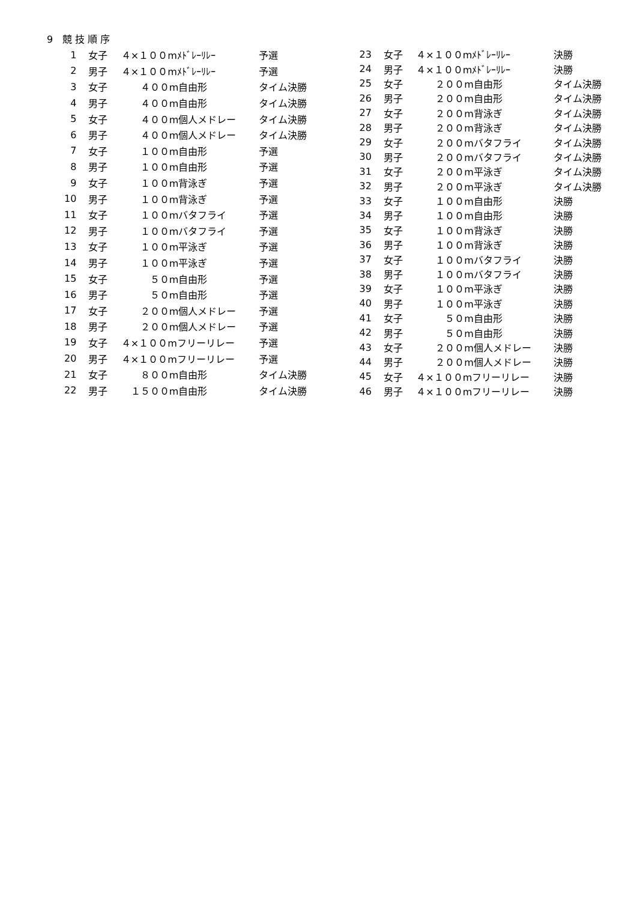9　競 技 順 序
| 1 | 女子 | ４×１００mﾒﾄﾞﾚｰﾘﾚｰ | 予選 |
| 2 | 男子 | ４×１００mﾒﾄﾞﾚｰﾘﾚｰ | 予選 |
| 3 | 女子 | ４００m自由形 | タイム決勝 |
| 4 | 男子 | ４００m自由形 | タイム決勝 |
| 5 | 女子 | ４００m個人メドレー | タイム決勝 |
| 6 | 男子 | ４００m個人メドレー | タイム決勝 |
| 7 | 女子 | １００m自由形 | 予選 |
| 8 | 男子 | １００m自由形 | 予選 |
| 9 | 女子 | １００m背泳ぎ | 予選 |
| 10 | 男子 | １００m背泳ぎ | 予選 |
| 11 | 女子 | １００mバタフライ | 予選 |
| 12 | 男子 | １００mバタフライ | 予選 |
| 13 | 女子 | １００m平泳ぎ | 予選 |
| 14 | 男子 | １００m平泳ぎ | 予選 |
| 15 | 女子 | ５０m自由形 | 予選 |
| 16 | 男子 | ５０m自由形 | 予選 |
| 17 | 女子 | ２００m個人メドレー | 予選 |
| 18 | 男子 | ２００m個人メドレー | 予選 |
| 19 | 女子 | ４×１００mフリーリレー | 予選 |
| 20 | 男子 | ４×１００mフリーリレー | 予選 |
| 21 | 女子 | ８００m自由形 | タイム決勝 |
| 22 | 男子 | １５００m自由形 | タイム決勝 |
| 23 | 女子 | ４×１００mﾒﾄﾞﾚｰﾘﾚｰ | 決勝 |
| 24 | 男子 | ４×１００mﾒﾄﾞﾚｰﾘﾚｰ | 決勝 |
| 25 | 女子 | ２００m自由形 | タイム決勝 |
| 26 | 男子 | ２００m自由形 | タイム決勝 |
| 27 | 女子 | ２００m背泳ぎ | タイム決勝 |
| 28 | 男子 | ２００m背泳ぎ | タイム決勝 |
| 29 | 女子 | ２００mバタフライ | タイム決勝 |
| 30 | 男子 | ２００mバタフライ | タイム決勝 |
| 31 | 女子 | ２００m平泳ぎ | タイム決勝 |
| 32 | 男子 | ２００m平泳ぎ | タイム決勝 |
| 33 | 女子 | １００m自由形 | 決勝 |
| 34 | 男子 | １００m自由形 | 決勝 |
| 35 | 女子 | １００m背泳ぎ | 決勝 |
| 36 | 男子 | １００m背泳ぎ | 決勝 |
| 37 | 女子 | １００mバタフライ | 決勝 |
| 38 | 男子 | １００mバタフライ | 決勝 |
| 39 | 女子 | １００m平泳ぎ | 決勝 |
| 40 | 男子 | １００m平泳ぎ | 決勝 |
| 41 | 女子 | ５０m自由形 | 決勝 |
| 42 | 男子 | ５０m自由形 | 決勝 |
| 43 | 女子 | ２００m個人メドレー | 決勝 |
| 44 | 男子 | ２００m個人メドレー | 決勝 |
| 45 | 女子 | ４×１００mフリーリレー | 決勝 |
| 46 | 男子 | ４×１００mフリーリレー | 決勝 |